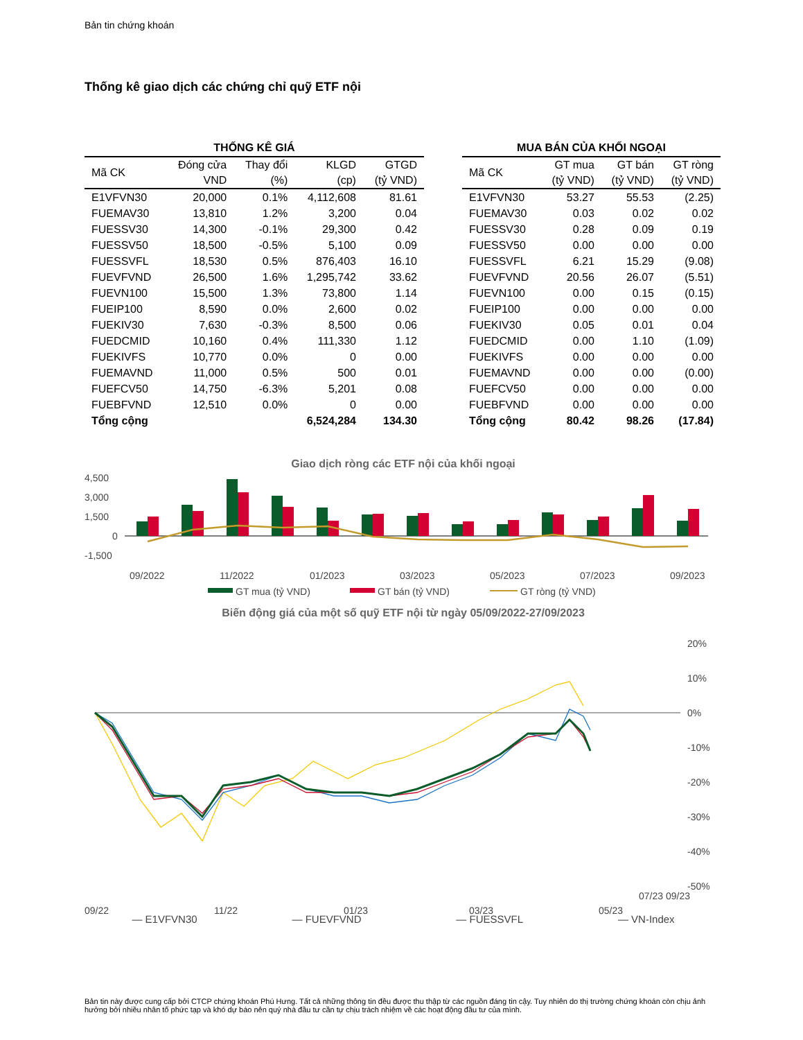Bản tin chứng khoán
Thống kê giao dịch các chứng chỉ quỹ ETF nội
| THỐNG KÊ GIÁ | | | | |
| Mã CK | Đóng cửa | Thay đổi | KLGD | GTGD |
| | VND | (%) | (cp) | (tỷ VND) |
| E1VFVN30 | 20,000 | 0.1% | 4,112,608 | 81.61 |
| FUEMAV30 | 13,810 | 1.2% | 3,200 | 0.04 |
| FUESSV30 | 14,300 | -0.1% | 29,300 | 0.42 |
| FUESSV50 | 18,500 | -0.5% | 5,100 | 0.09 |
| FUESSVFL | 18,530 | 0.5% | 876,403 | 16.10 |
| FUEVFVND | 26,500 | 1.6% | 1,295,742 | 33.62 |
| FUEVN100 | 15,500 | 1.3% | 73,800 | 1.14 |
| FUEIP100 | 8,590 | 0.0% | 2,600 | 0.02 |
| FUEKIV30 | 7,630 | -0.3% | 8,500 | 0.06 |
| FUEDCMID | 10,160 | 0.4% | 111,330 | 1.12 |
| FUEKIVFS | 10,770 | 0.0% | 0 | 0.00 |
| FUEMAVND | 11,000 | 0.5% | 500 | 0.01 |
| FUEFCV50 | 14,750 | -6.3% | 5,201 | 0.08 |
| FUEBFVND | 12,510 | 0.0% | 0 | 0.00 |
| Tổng cộng | | | 6,524,284 | 134.30 |
| MUA BÁN CỦA KHỐI NGOẠI | | | |
| Mã CK | GT mua | GT bán | GT ròng |
| | (tỷ VND) | (tỷ VND) | (tỷ VND) |
| E1VFVN30 | 53.27 | 55.53 | (2.25) |
| FUEMAV30 | 0.03 | 0.02 | 0.02 |
| FUESSV30 | 0.28 | 0.09 | 0.19 |
| FUESSV50 | 0.00 | 0.00 | 0.00 |
| FUESSVFL | 6.21 | 15.29 | (9.08) |
| FUEVFVND | 20.56 | 26.07 | (5.51) |
| FUEVN100 | 0.00 | 0.15 | (0.15) |
| FUEIP100 | 0.00 | 0.00 | 0.00 |
| FUEKIV30 | 0.05 | 0.01 | 0.04 |
| FUEDCMID | 0.00 | 1.10 | (1.09) |
| FUEKIVFS | 0.00 | 0.00 | 0.00 |
| FUEMAVND | 0.00 | 0.00 | (0.00) |
| FUEFCV50 | 0.00 | 0.00 | 0.00 |
| FUEBFVND | 0.00 | 0.00 | 0.00 |
| Tổng cộng | 80.42 | 98.26 | (17.84) |
Giao dịch ròng các ETF nội của khối ngoại
4,500
3,000
1,500
0
-1,500
09/2022
11/2022
01/2023
03/2023
05/2023
07/2023
09/2023
GT mua (tỷ VND)
GT bán (tỷ VND)
GT ròng (tỷ VND)
Biến động giá của một số quỹ ETF nội từ ngày 05/09/2022-27/09/2023
20%
10%
0%
-10%
-20%
-30%
-40%
-50%
09/22
11/22
01/23
03/23
05/23
— E1VFVN30 — FUEVFVND — FUESSVFL — VN-Index
07/23 09/23
Bản tin này được cung cấp bởi CTCP chứng khoán Phú Hưng. Tất cả những thông tin đều được thu thập từ các nguồn đáng tin cậy. Tuy nhiên do thị trường chứng khoán còn chịu ảnh hưởng bởi nhiều nhân tố phức tạp và khó dự báo nên quý nhà đầu tư cần tự chịu trách nhiệm về các hoạt động đầu tư của mình.